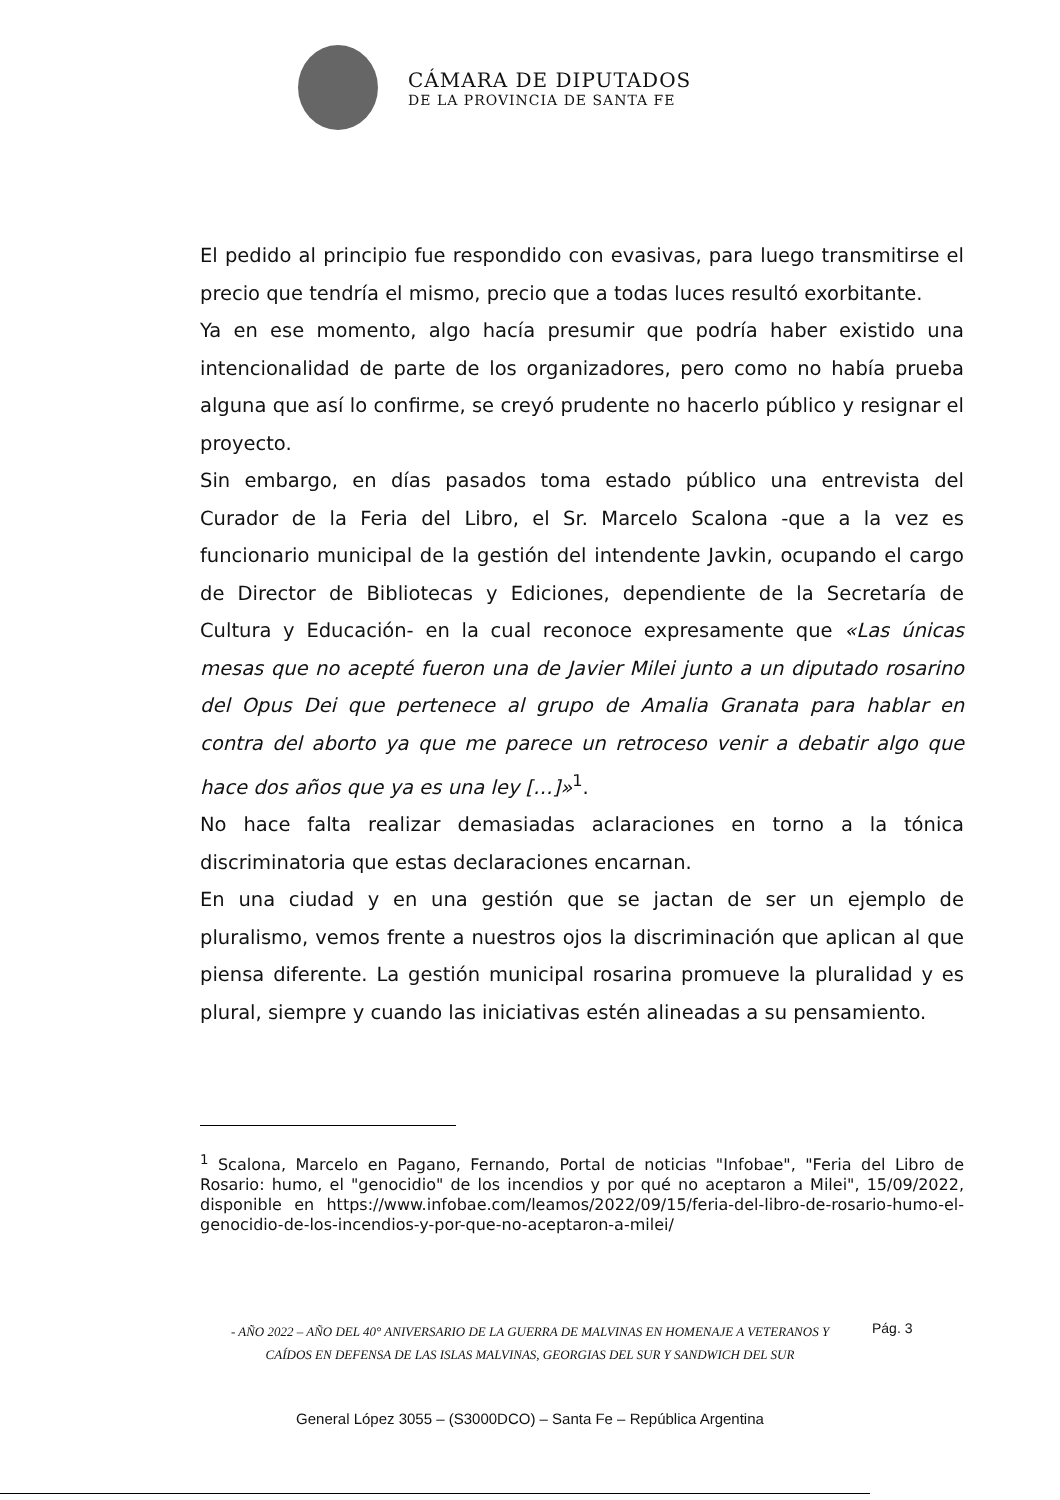CÁMARA DE DIPUTADOS
DE LA PROVINCIA DE SANTA FE
El pedido al principio fue respondido con evasivas, para luego transmitirse el precio que tendría el mismo, precio que a todas luces resultó exorbitante.
Ya en ese momento, algo hacía presumir que podría haber existido una intencionalidad de parte de los organizadores, pero como no había prueba alguna que así lo confirme, se creyó prudente no hacerlo público y resignar el proyecto.
Sin embargo, en días pasados toma estado público una entrevista del Curador de la Feria del Libro, el Sr. Marcelo Scalona -que a la vez es funcionario municipal de la gestión del intendente Javkin, ocupando el cargo de Director de Bibliotecas y Ediciones, dependiente de la Secretaría de Cultura y Educación- en la cual reconoce expresamente que «Las únicas mesas que no acepté fueron una de Javier Milei junto a un diputado rosarino del Opus Dei que pertenece al grupo de Amalia Granata para hablar en contra del aborto ya que me parece un retroceso venir a debatir algo que hace dos años que ya es una ley […]»<sup>1</sup>.
No hace falta realizar demasiadas aclaraciones en torno a la tónica discriminatoria que estas declaraciones encarnan.
En una ciudad y en una gestión que se jactan de ser un ejemplo de pluralismo, vemos frente a nuestros ojos la discriminación que aplican al que piensa diferente. La gestión municipal rosarina promueve la pluralidad y es plural, siempre y cuando las iniciativas estén alineadas a su pensamiento.
<sup>1</sup> Scalona, Marcelo en Pagano, Fernando, Portal de noticias "Infobae", "Feria del Libro de Rosario: humo, el "genocidio" de los incendios y por qué no aceptaron a Milei", 15/09/2022, disponible en https://www.infobae.com/leamos/2022/09/15/feria-del-libro-de-rosario-humo-el-genocidio-de-los-incendios-y-por-que-no-aceptaron-a-milei/
- AÑO 2022 – AÑO DEL 40° ANIVERSARIO DE LA GUERRA DE MALVINAS EN HOMENAJE A VETERANOS Y CAÍDOS EN DEFENSA DE LAS ISLAS MALVINAS, GEORGIAS DEL SUR Y SANDWICH DEL SUR
Pág. 3
General López 3055 – (S3000DCO) – Santa Fe – República Argentina